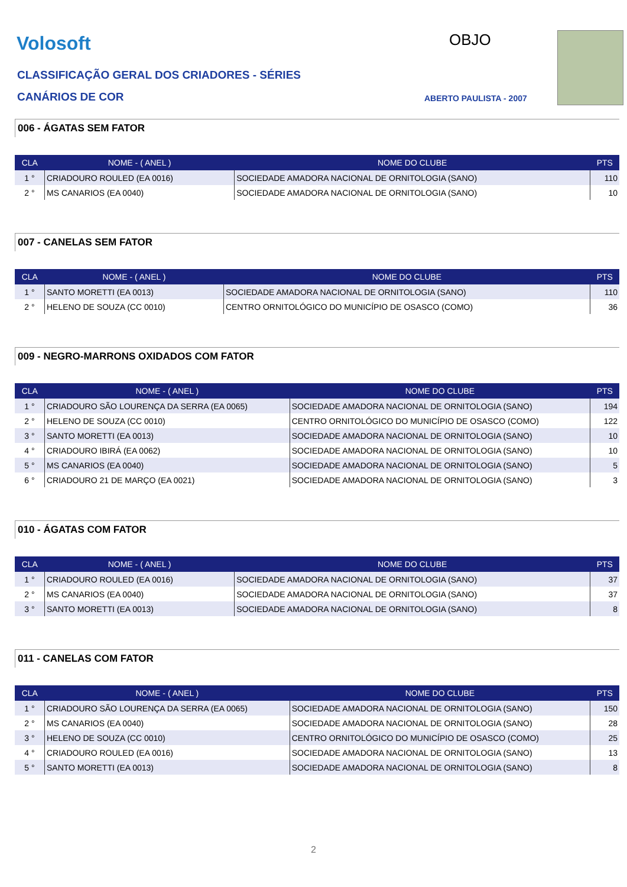Volosoft OBJO
CLASSIFICAÇÃO GERAL DOS CRIADORES - SÉRIES
CANÁRIOS DE COR ABERTO PAULISTA - 2007
006 - ÁGATAS SEM FATOR
| CLA | NOME - ( ANEL ) | NOME DO CLUBE | PTS |
| --- | --- | --- | --- |
| 1 ° | CRIADOURO ROULED (EA 0016) | SOCIEDADE AMADORA NACIONAL DE ORNITOLOGIA (SANO) | 110 |
| 2 ° | MS CANARIOS (EA 0040) | SOCIEDADE AMADORA NACIONAL DE ORNITOLOGIA (SANO) | 10 |
007 - CANELAS SEM FATOR
| CLA | NOME - ( ANEL ) | NOME DO CLUBE | PTS |
| --- | --- | --- | --- |
| 1 ° | SANTO MORETTI (EA 0013) | SOCIEDADE AMADORA NACIONAL DE ORNITOLOGIA (SANO) | 110 |
| 2 ° | HELENO DE SOUZA (CC 0010) | CENTRO ORNITOLÓGICO DO MUNICÍPIO DE OSASCO (COMO) | 36 |
009 - NEGRO-MARRONS OXIDADOS COM FATOR
| CLA | NOME - ( ANEL ) | NOME DO CLUBE | PTS |
| --- | --- | --- | --- |
| 1 ° | CRIADOURO SÃO LOURENÇA DA SERRA (EA 0065) | SOCIEDADE AMADORA NACIONAL DE ORNITOLOGIA (SANO) | 194 |
| 2 ° | HELENO DE SOUZA (CC 0010) | CENTRO ORNITOLÓGICO DO MUNICÍPIO DE OSASCO (COMO) | 122 |
| 3 ° | SANTO MORETTI (EA 0013) | SOCIEDADE AMADORA NACIONAL DE ORNITOLOGIA (SANO) | 10 |
| 4 ° | CRIADOURO IBIRÁ (EA 0062) | SOCIEDADE AMADORA NACIONAL DE ORNITOLOGIA (SANO) | 10 |
| 5 ° | MS CANARIOS (EA 0040) | SOCIEDADE AMADORA NACIONAL DE ORNITOLOGIA (SANO) | 5 |
| 6 ° | CRIADOURO 21 DE MARÇO (EA 0021) | SOCIEDADE AMADORA NACIONAL DE ORNITOLOGIA (SANO) | 3 |
010 - ÁGATAS COM FATOR
| CLA | NOME - ( ANEL ) | NOME DO CLUBE | PTS |
| --- | --- | --- | --- |
| 1 ° | CRIADOURO ROULED (EA 0016) | SOCIEDADE AMADORA NACIONAL DE ORNITOLOGIA (SANO) | 37 |
| 2 ° | MS CANARIOS (EA 0040) | SOCIEDADE AMADORA NACIONAL DE ORNITOLOGIA (SANO) | 37 |
| 3 ° | SANTO MORETTI (EA 0013) | SOCIEDADE AMADORA NACIONAL DE ORNITOLOGIA (SANO) | 8 |
011 - CANELAS COM FATOR
| CLA | NOME - ( ANEL ) | NOME DO CLUBE | PTS |
| --- | --- | --- | --- |
| 1 ° | CRIADOURO SÃO LOURENÇA DA SERRA (EA 0065) | SOCIEDADE AMADORA NACIONAL DE ORNITOLOGIA (SANO) | 150 |
| 2 ° | MS CANARIOS (EA 0040) | SOCIEDADE AMADORA NACIONAL DE ORNITOLOGIA (SANO) | 28 |
| 3 ° | HELENO DE SOUZA (CC 0010) | CENTRO ORNITOLÓGICO DO MUNICÍPIO DE OSASCO (COMO) | 25 |
| 4 ° | CRIADOURO ROULED (EA 0016) | SOCIEDADE AMADORA NACIONAL DE ORNITOLOGIA (SANO) | 13 |
| 5 ° | SANTO MORETTI (EA 0013) | SOCIEDADE AMADORA NACIONAL DE ORNITOLOGIA (SANO) | 8 |
2